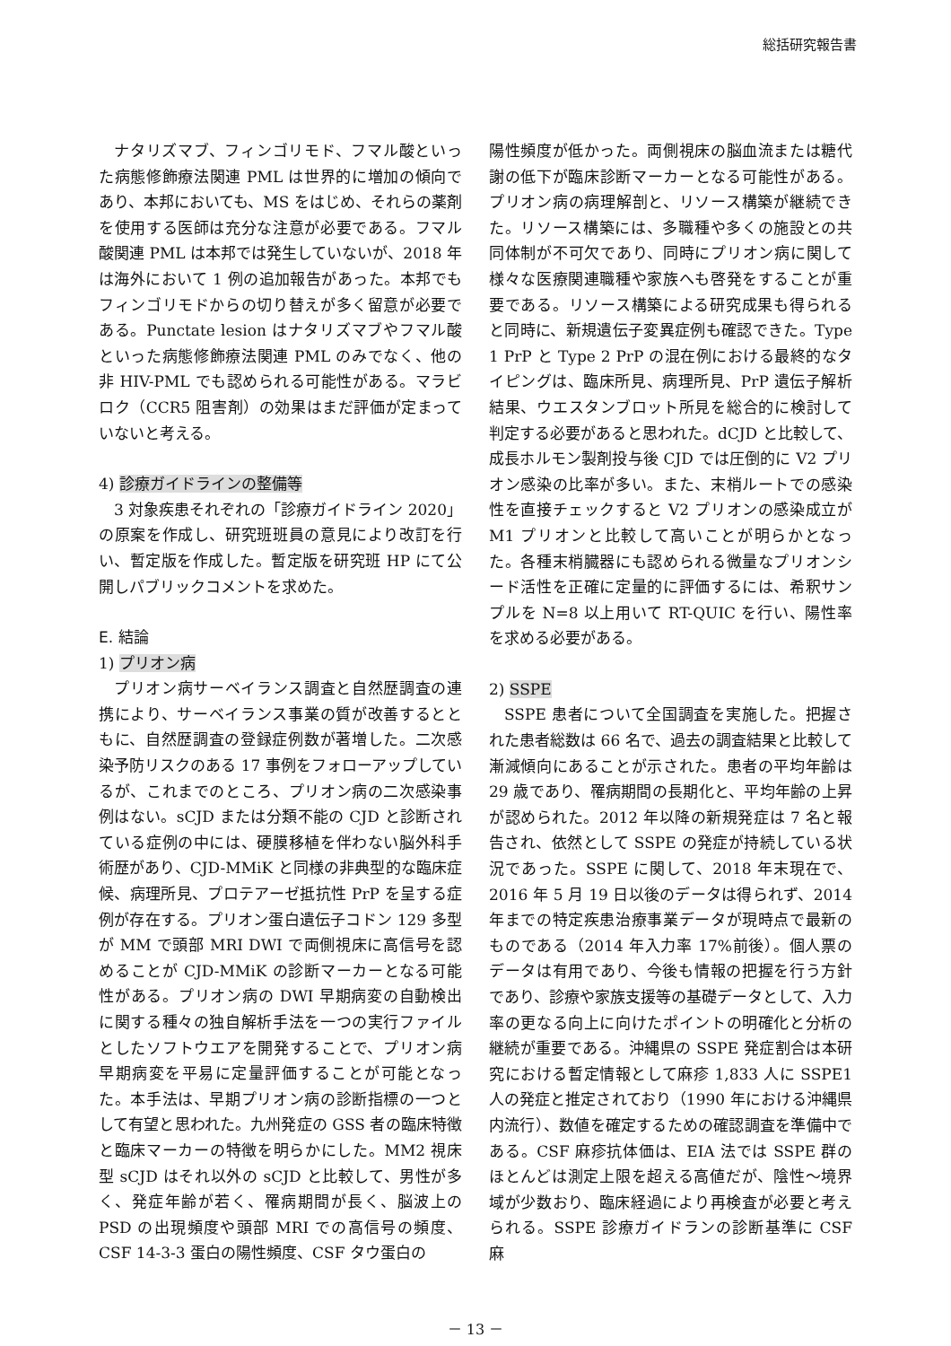総括研究報告書
ナタリズマブ、フィンゴリモド、フマル酸といった病態修飾療法関連 PML は世界的に増加の傾向であり、本邦においても、MS をはじめ、それらの薬剤を使用する医師は充分な注意が必要である。フマル酸関連 PML は本邦では発生していないが、2018 年は海外において 1 例の追加報告があった。本邦でもフィンゴリモドからの切り替えが多く留意が必要である。Punctate lesion はナタリズマブやフマル酸といった病態修飾療法関連 PML のみでなく、他の非 HIV-PML でも認められる可能性がある。マラビロク（CCR5 阻害剤）の効果はまだ評価が定まっていないと考える。
4) 診療ガイドラインの整備等
3 対象疾患それぞれの「診療ガイドライン 2020」の原案を作成し、研究班班員の意見により改訂を行い、暫定版を作成した。暫定版を研究班 HP にて公開しパブリックコメントを求めた。
E. 結論
1) プリオン病
プリオン病サーベイランス調査と自然歴調査の連携により、サーベイランス事業の質が改善するとともに、自然歴調査の登録症例数が著増した。二次感染予防リスクのある 17 事例をフォローアップしているが、これまでのところ、プリオン病の二次感染事例はない。sCJD または分類不能の CJD と診断されている症例の中には、硬膜移植を伴わない脳外科手術歴があり、CJD-MMiK と同様の非典型的な臨床症候、病理所見、プロテアーゼ抵抗性 PrP を呈する症例が存在する。プリオン蛋白遺伝子コドン 129 多型が MM で頭部 MRI DWI で両側視床に高信号を認めることが CJD-MMiK の診断マーカーとなる可能性がある。プリオン病の DWI 早期病変の自動検出に関する種々の独自解析手法を一つの実行ファイルとしたソフトウエアを開発することで、プリオン病早期病変を平易に定量評価することが可能となった。本手法は、早期プリオン病の診断指標の一つとして有望と思われた。九州発症の GSS 者の臨床特徴と臨床マーカーの特徴を明らかにした。MM2 視床型 sCJD はそれ以外の sCJD と比較して、男性が多く、発症年齢が若く、罹病期間が長く、脳波上の PSD の出現頻度や頭部 MRI での高信号の頻度、CSF 14-3-3 蛋白の陽性頻度、CSF タウ蛋白の
陽性頻度が低かった。両側視床の脳血流または糖代謝の低下が臨床診断マーカーとなる可能性がある。プリオン病の病理解剖と、リソース構築が継続できた。リソース構築には、多職種や多くの施設との共同体制が不可欠であり、同時にプリオン病に関して様々な医療関連職種や家族へも啓発をすることが重要である。リソース構築による研究成果も得られると同時に、新規遺伝子変異症例も確認できた。Type 1 PrP と Type 2 PrP の混在例における最終的なタイピングは、臨床所見、病理所見、PrP 遺伝子解析結果、ウエスタンブロット所見を総合的に検討して判定する必要があると思われた。dCJD と比較して、成長ホルモン製剤投与後 CJD では圧倒的に V2 プリオン感染の比率が多い。また、末梢ルートでの感染性を直接チェックすると V2 プリオンの感染成立が M1 プリオンと比較して高いことが明らかとなった。各種末梢臓器にも認められる微量なプリオンシード活性を正確に定量的に評価するには、希釈サンプルを N=8 以上用いて RT-QUIC を行い、陽性率を求める必要がある。
2) SSPE
SSPE 患者について全国調査を実施した。把握された患者総数は 66 名で、過去の調査結果と比較して漸減傾向にあることが示された。患者の平均年齢は 29 歳であり、罹病期間の長期化と、平均年齢の上昇が認められた。2012 年以降の新規発症は 7 名と報告され、依然として SSPE の発症が持続している状況であった。SSPE に関して、2018 年末現在で、2016 年 5 月 19 日以後のデータは得られず、2014 年までの特定疾患治療事業データが現時点で最新のものである（2014 年入力率 17%前後）。個人票のデータは有用であり、今後も情報の把握を行う方針であり、診療や家族支援等の基礎データとして、入力率の更なる向上に向けたポイントの明確化と分析の継続が重要である。沖縄県の SSPE 発症割合は本研究における暫定情報として麻疹 1,833 人に SSPE1 人の発症と推定されており（1990 年における沖縄県内流行）、数値を確定するための確認調査を準備中である。CSF 麻疹抗体価は、EIA 法では SSPE 群のほとんどは測定上限を超える高値だが、陰性～境界域が少数おり、臨床経過により再検査が必要と考えられる。SSPE 診療ガイドランの診断基準に CSF 麻
－ 13 －